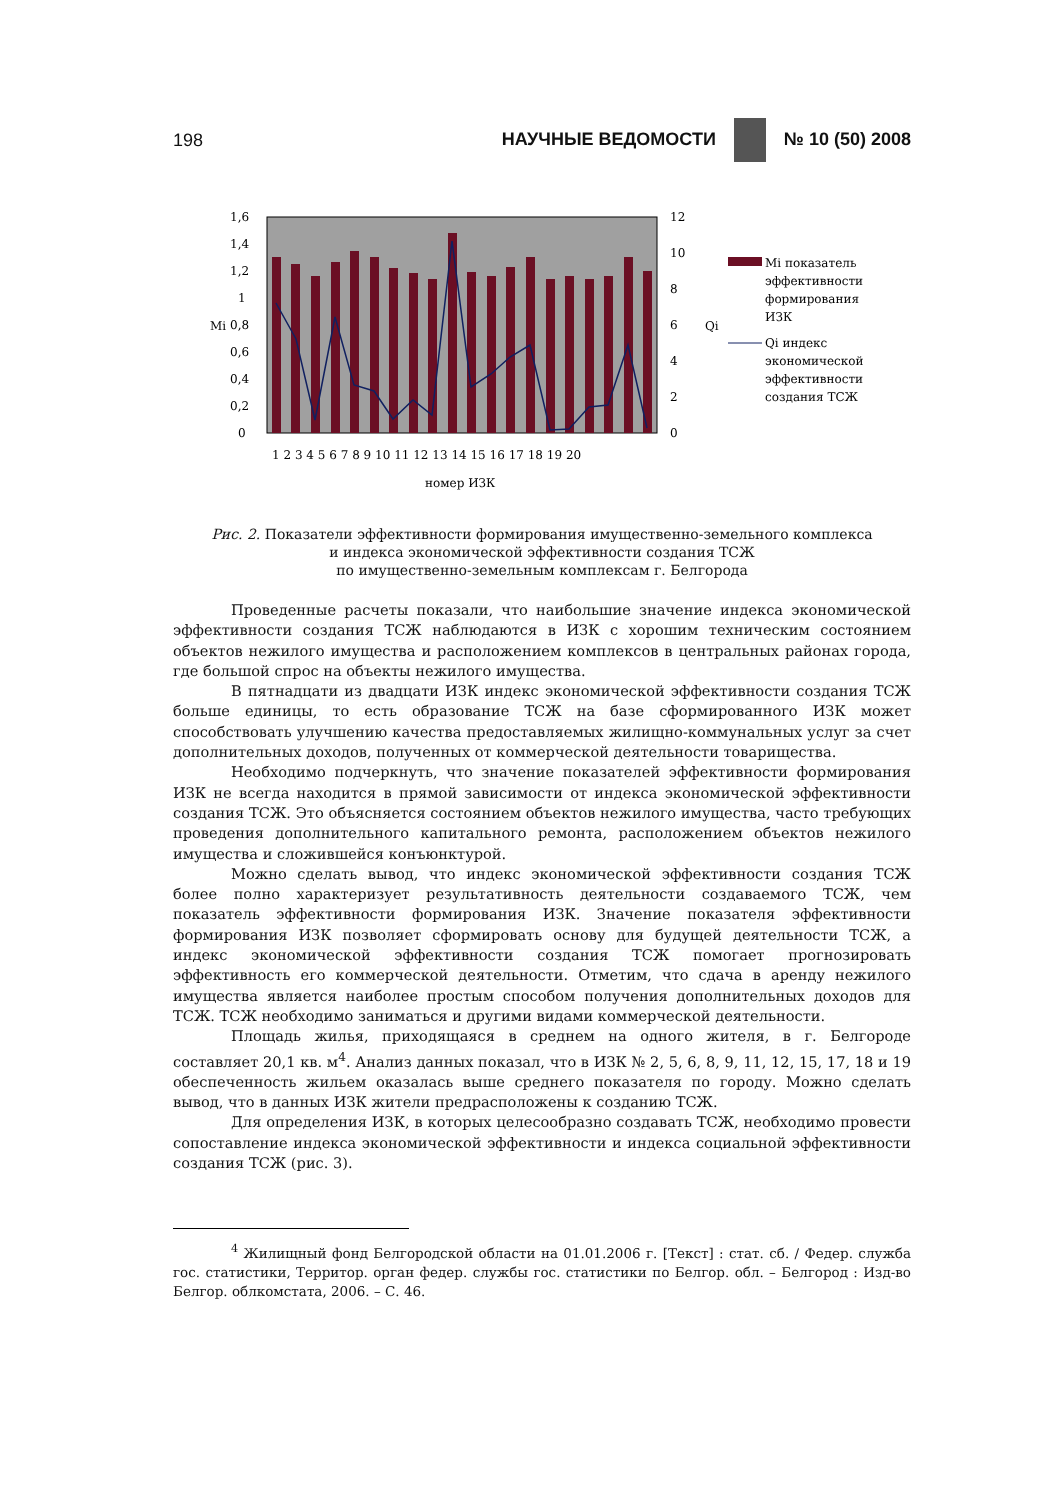198 НАУЧНЫЕ ВЕДОМОСТИ № 10 (50) 2008
1,6
1,4
1,2
1
0,8
0,6
0,4
0,2
0
12
10
8
6
4
2
0
Mi
Qi
1 2 3 4 5 6 7 8 9 10 11 12 13 14 15 16 17 18 19 20
номер ИЗК
Mi показатель
эффективности
формирования
ИЗК
Qi индекс
экономической
эффективности
создания ТСЖ
Рис. 2. Показатели эффективности формирования имущественно-земельного комплекса
и индекса экономической эффективности создания ТСЖ
по имущественно-земельным комплексам г. Белгорода
Проведенные расчеты показали, что наибольшие значение индекса экономической эффективности создания ТСЖ наблюдаются в ИЗК с хорошим техническим состоянием объектов нежилого имущества и расположением комплексов в центральных районах города, где большой спрос на объекты нежилого имущества.
В пятнадцати из двадцати ИЗК индекс экономической эффективности создания ТСЖ больше единицы, то есть образование ТСЖ на базе сформированного ИЗК может способствовать улучшению качества предоставляемых жилищно-коммунальных услуг за счет дополнительных доходов, полученных от коммерческой деятельности товарищества.
Необходимо подчеркнуть, что значение показателей эффективности формирования ИЗК не всегда находится в прямой зависимости от индекса экономической эффективности создания ТСЖ. Это объясняется состоянием объектов нежилого имущества, часто требующих проведения дополнительного капитального ремонта, расположением объектов нежилого имущества и сложившейся конъюнктурой.
Можно сделать вывод, что индекс экономической эффективности создания ТСЖ более полно характеризует результативность деятельности создаваемого ТСЖ, чем показатель эффективности формирования ИЗК. Значение показателя эффективности формирования ИЗК позволяет сформировать основу для будущей деятельности ТСЖ, а индекс экономической эффективности создания ТСЖ помогает прогнозировать эффективность его коммерческой деятельности. Отметим, что сдача в аренду нежилого имущества является наиболее простым способом получения дополнительных доходов для ТСЖ. ТСЖ необходимо заниматься и другими видами коммерческой деятельности.
Площадь жилья, приходящаяся в среднем на одного жителя, в г. Белгороде составляет 20,1 кв. м<sup>4</sup>. Анализ данных показал, что в ИЗК № 2, 5, 6, 8, 9, 11, 12, 15, 17, 18 и 19 обеспеченность жильем оказалась выше среднего показателя по городу. Можно сделать вывод, что в данных ИЗК жители предрасположены к созданию ТСЖ.
Для определения ИЗК, в которых целесообразно создавать ТСЖ, необходимо провести сопоставление индекса экономической эффективности и индекса социальной эффективности создания ТСЖ (рис. 3).
<sup>4</sup> Жилищный фонд Белгородской области на 01.01.2006 г. [Текст] : стат. сб. / Федер. служба гос. статистики, Территор. орган федер. службы гос. статистики по Белгор. обл. – Белгород : Изд-во Белгор. облкомстата, 2006. – С. 46.